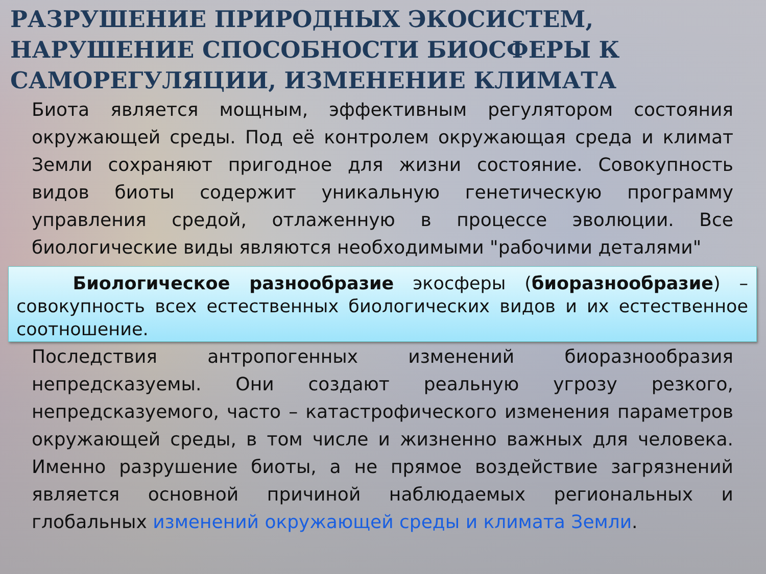РАЗРУШЕНИЕ ПРИРОДНЫХ ЭКОСИСТЕМ, НАРУШЕНИЕ СПОСОБНОСТИ БИОСФЕРЫ К САМОРЕГУЛЯЦИИ, ИЗМЕНЕНИЕ КЛИМАТА
Биота является мощным, эффективным регулятором состояния окружающей среды. Под её контролем окружающая среда и климат Земли сохраняют пригодное для жизни состояние. Совокупность видов биоты содержит уникальную генетическую программу управления средой, отлаженную в процессе эволюции. Все биологические виды являются необходимыми "рабочими деталями"
Биологическое разнообразие экосферы (биоразнообразие) – совокупность всех естественных биологических видов и их естественное соотношение.
Последствия антропогенных изменений биоразнообразия непредсказуемы. Они создают реальную угрозу резкого, непредсказуемого, часто – катастрофического изменения параметров окружающей среды, в том числе и жизненно важных для человека. Именно разрушение биоты, а не прямое воздействие загрязнений является основной причиной наблюдаемых региональных и глобальных изменений окружающей среды и климата Земли.